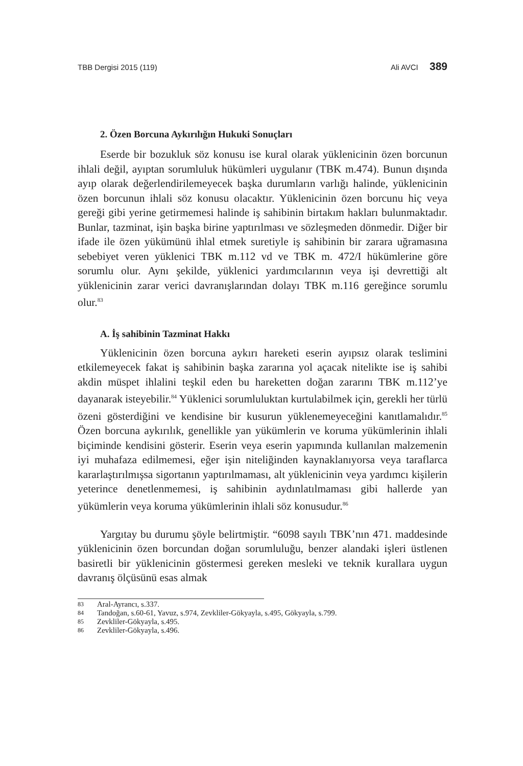TBB Dergisi 2015 (119) Ali AVCI 389
2. Özen Borcuna Aykırılığın Hukuki Sonuçları
Eserde bir bozukluk söz konusu ise kural olarak yüklenicinin özen borcunun ihlali değil, ayıptan sorumluluk hükümleri uygulanır (TBK m.474). Bunun dışında ayıp olarak değerlendirilemeyecek başka durumların varlığı halinde, yüklenicinin özen borcunun ihlali söz konusu olacaktır. Yüklenicinin özen borcunu hiç veya gereği gibi yerine getirmemesi halinde iş sahibinin birtakım hakları bulunmaktadır. Bunlar, tazminat, işin başka birine yaptırılması ve sözleşmeden dönmedir. Diğer bir ifade ile özen yükümünü ihlal etmek suretiyle iş sahibinin bir zarara uğramasına sebebiyet veren yüklenici TBK m.112 vd ve TBK m. 472/I hükümlerine göre sorumlu olur. Aynı şekilde, yüklenici yardımcılarının veya işi devrettiği alt yüklenicinin zarar verici davranışlarından dolayı TBK m.116 gereğince sorumlu olur.<sup>83</sup>
A. İş sahibinin Tazminat Hakkı
Yüklenicinin özen borcuna aykırı hareketi eserin ayıpsız olarak teslimini etkilemeyecek fakat iş sahibinin başka zararına yol açacak nitelikte ise iş sahibi akdin müspet ihlalini teşkil eden bu hareketten doğan zararını TBK m.112’ye dayanarak isteyebilir.<sup>84</sup> Yüklenici sorumluluktan kurtulabilmek için, gerekli her türlü özeni gösterdiğini ve kendisine bir kusurun yüklenemeyeceğini kanıtlamalıdır.<sup>85</sup> Özen borcuna aykırılık, genellikle yan yükümlerin ve koruma yükümlerinin ihlali biçiminde kendisini gösterir. Eserin veya eserin yapımında kullanılan malzemenin iyi muhafaza edilmemesi, eğer işin niteliğinden kaynaklanıyorsa veya taraflarca kararlaştırılmışsa sigortanın yaptırılmaması, alt yüklenicinin veya yardımcı kişilerin yeterince denetlenmemesi, iş sahibinin aydınlatılmaması gibi hallerde yan yükümlerin veya koruma yükümlerinin ihlali söz konusudur.<sup>86</sup>
Yargıtay bu durumu şöyle belirtmiştir. “6098 sayılı TBK’nın 471. maddesinde yüklenicinin özen borcundan doğan sorumluluğu, benzer alandaki işleri üstlenen basiretli bir yüklenicinin göstermesi gereken mesleki ve teknik kurallara uygun davranış ölçüsünü esas almak
83 Aral-Ayrancı, s.337.
84 Tandoğan, s.60-61, Yavuz, s.974, Zevkliler-Gökyayla, s.495, Gökyayla, s.799.
85 Zevkliler-Gökyayla, s.495.
86 Zevkliler-Gökyayla, s.496.